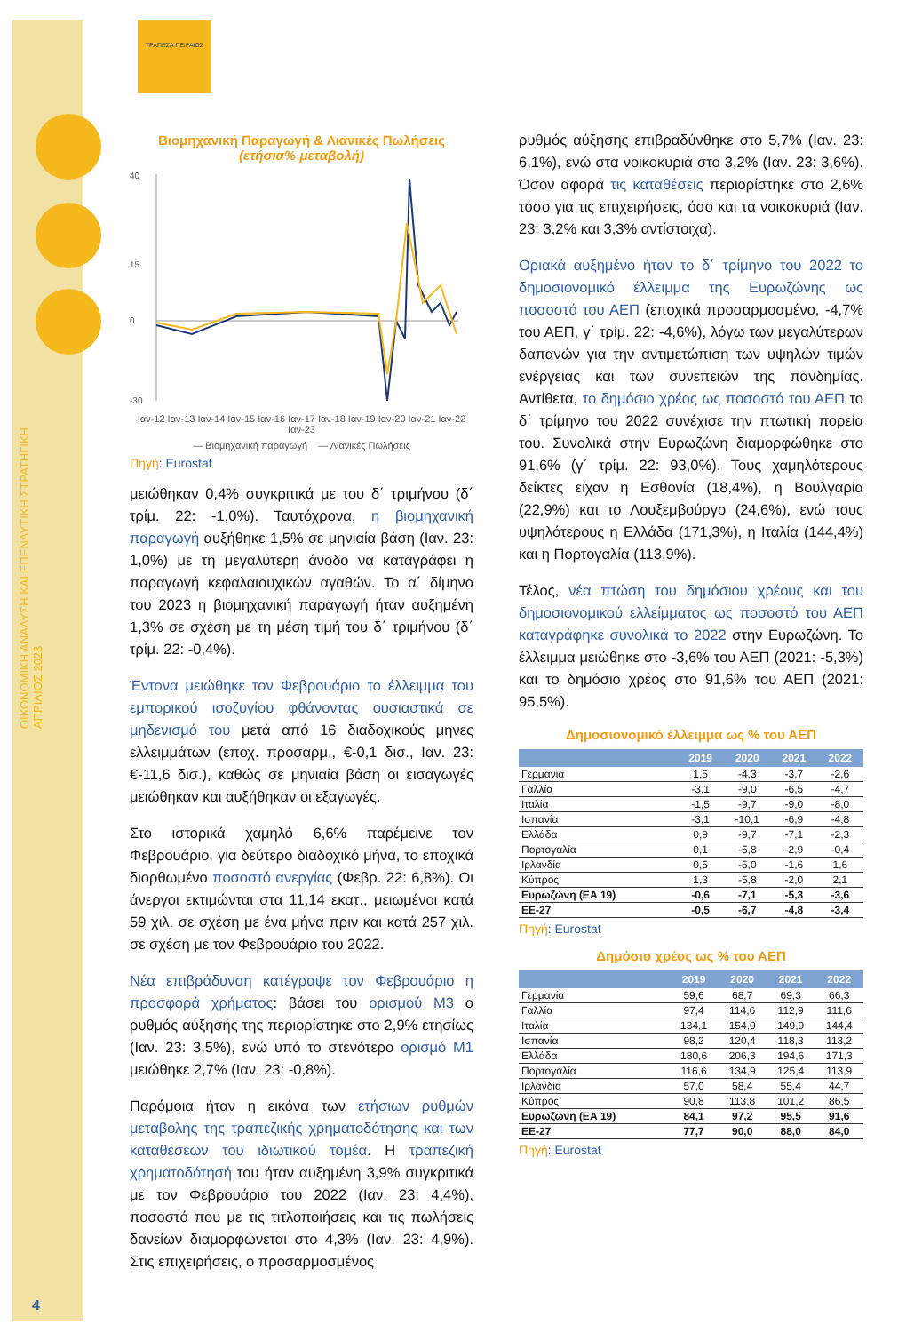ΟΙΚΟΝΟΜΙΚΗ ΑΝΑΛΥΣΗ ΚΑΙ ΕΠΕΝΔΥΤΙΚΗ ΣΤΡΑΤΗΓΙΚΗ
ΑΠΡΙΛΙΟΣ 2023
ΤΡΑΠΕΖΑ ΠΕΙΡΑΙΩΣ
Βιομηχανική Παραγωγή & Λιανικές Πωλήσεις
(ετήσια% μεταβολή)
40
15
0
-30
Ιαν-12 Ιαν-13 Ιαν-14 Ιαν-15 Ιαν-16 Ιαν-17 Ιαν-18 Ιαν-19 Ιαν-20 Ιαν-21 Ιαν-22 Ιαν-23
— Βιομηχανική παραγωγή — Λιανικές Πωλήσεις
Πηγή: Eurostat
μειώθηκαν 0,4% συγκριτικά με του δ΄ τριμήνου (δ΄ τρίμ. 22: -1,0%). Ταυτόχρονα, η βιομηχανική παραγωγή αυξήθηκε 1,5% σε μηνιαία βάση (Ιαν. 23: 1,0%) με τη μεγαλύτερη άνοδο να καταγράφει η παραγωγή κεφαλαιουχικών αγαθών. Το α΄ δίμηνο του 2023 η βιομηχανική παραγωγή ήταν αυξημένη 1,3% σε σχέση με τη μέση τιμή του δ΄ τριμήνου (δ΄ τρίμ. 22: -0,4%).
Έντονα μειώθηκε τον Φεβρουάριο το έλλειμμα του εμπορικού ισοζυγίου φθάνοντας ουσιαστικά σε μηδενισμό του μετά από 16 διαδοχικούς μηνες ελλειμμάτων (εποχ. προσαρμ., €-0,1 δισ., Ιαν. 23: €-11,6 δισ.), καθώς σε μηνιαία βάση οι εισαγωγές μειώθηκαν και αυξήθηκαν οι εξαγωγές.
Στο ιστορικά χαμηλό 6,6% παρέμεινε τον Φεβρουάριο, για δεύτερο διαδοχικό μήνα, το εποχικά διορθωμένο ποσοστό ανεργίας (Φεβρ. 22: 6,8%). Οι άνεργοι εκτιμώνται στα 11,14 εκατ., μειωμένοι κατά 59 χιλ. σε σχέση με ένα μήνα πριν και κατά 257 χιλ. σε σχέση με τον Φεβρουάριο του 2022.
Νέα επιβράδυνση κατέγραψε τον Φεβρουάριο η προσφορά χρήματος: βάσει του ορισμού Μ3 ο ρυθμός αύξησής της περιορίστηκε στο 2,9% ετησίως (Ιαν. 23: 3,5%), ενώ υπό το στενότερο ορισμό Μ1 μειώθηκε 2,7% (Ιαν. 23: -0,8%).
Παρόμοια ήταν η εικόνα των ετήσιων ρυθμών μεταβολής της τραπεζικής χρηματοδότησης και των καταθέσεων του ιδιωτικού τομέα. Η τραπεζική χρηματοδότησή του ήταν αυξημένη 3,9% συγκριτικά με τον Φεβρουάριο του 2022 (Ιαν. 23: 4,4%), ποσοστό που με τις τιτλοποιήσεις και τις πωλήσεις δανείων διαμορφώνεται στο 4,3% (Ιαν. 23: 4,9%). Στις επιχειρήσεις, ο προσαρμοσμένος
ρυθμός αύξησης επιβραδύνθηκε στο 5,7% (Ιαν. 23: 6,1%), ενώ στα νοικοκυριά στο 3,2% (Ιαν. 23: 3,6%). Όσον αφορά τις καταθέσεις περιορίστηκε στο 2,6% τόσο για τις επιχειρήσεις, όσο και τα νοικοκυριά (Ιαν. 23: 3,2% και 3,3% αντίστοιχα).
Οριακά αυξημένο ήταν το δ΄ τρίμηνο του 2022 το δημοσιονομικό έλλειμμα της Ευρωζώνης ως ποσοστό του ΑΕΠ (εποχικά προσαρμοσμένο, -4,7% του ΑΕΠ, γ΄ τρίμ. 22: -4,6%), λόγω των μεγαλύτερων δαπανών για την αντιμετώπιση των υψηλών τιμών ενέργειας και των συνεπειών της πανδημίας. Αντίθετα, το δημόσιο χρέος ως ποσοστό του ΑΕΠ το δ΄ τρίμηνο του 2022 συνέχισε την πτωτική πορεία του. Συνολικά στην Ευρωζώνη διαμορφώθηκε στο 91,6% (γ΄ τρίμ. 22: 93,0%). Τους χαμηλότερους δείκτες είχαν η Εσθονία (18,4%), η Βουλγαρία (22,9%) και το Λουξεμβούργο (24,6%), ενώ τους υψηλότερους η Ελλάδα (171,3%), η Ιταλία (144,4%) και η Πορτογαλία (113,9%).
Τέλος, νέα πτώση του δημόσιου χρέους και του δημοσιονομικού ελλείμματος ως ποσοστό του ΑΕΠ καταγράφηκε συνολικά το 2022 στην Ευρωζώνη. Το έλλειμμα μειώθηκε στο -3,6% του ΑΕΠ (2021: -5,3%) και το δημόσιο χρέος στο 91,6% του ΑΕΠ (2021: 95,5%).
Δημοσιονομικό έλλειμμα ως % του ΑΕΠ
| | 2019 | 2020 | 2021 | 2022 |
| --- | --- | --- | --- | --- |
| Γερμανία | 1,5 | -4,3 | -3,7 | -2,6 |
| Γαλλία | -3,1 | -9,0 | -6,5 | -4,7 |
| Ιταλία | -1,5 | -9,7 | -9,0 | -8,0 |
| Ισπανία | -3,1 | -10,1 | -6,9 | -4,8 |
| Ελλάδα | 0,9 | -9,7 | -7,1 | -2,3 |
| Πορτογαλία | 0,1 | -5,8 | -2,9 | -0,4 |
| Ιρλανδία | 0,5 | -5,0 | -1,6 | 1,6 |
| Κύπρος | 1,3 | -5,8 | -2,0 | 2,1 |
| Ευρωζώνη (ΕΑ 19) | -0,6 | -7,1 | -5,3 | -3,6 |
| ΕΕ-27 | -0,5 | -6,7 | -4,8 | -3,4 |
Πηγή: Eurostat
Δημόσιο χρέος ως % του ΑΕΠ
| | 2019 | 2020 | 2021 | 2022 |
| --- | --- | --- | --- | --- |
| Γερμανία | 59,6 | 68,7 | 69,3 | 66,3 |
| Γαλλία | 97,4 | 114,6 | 112,9 | 111,6 |
| Ιταλία | 134,1 | 154,9 | 149,9 | 144,4 |
| Ισπανία | 98,2 | 120,4 | 118,3 | 113,2 |
| Ελλάδα | 180,6 | 206,3 | 194,6 | 171,3 |
| Πορτογαλία | 116,6 | 134,9 | 125,4 | 113,9 |
| Ιρλανδία | 57,0 | 58,4 | 55,4 | 44,7 |
| Κύπρος | 90,8 | 113,8 | 101,2 | 86,5 |
| Ευρωζώνη (ΕΑ 19) | 84,1 | 97,2 | 95,5 | 91,6 |
| ΕΕ-27 | 77,7 | 90,0 | 88,0 | 84,0 |
Πηγή: Eurostat
4